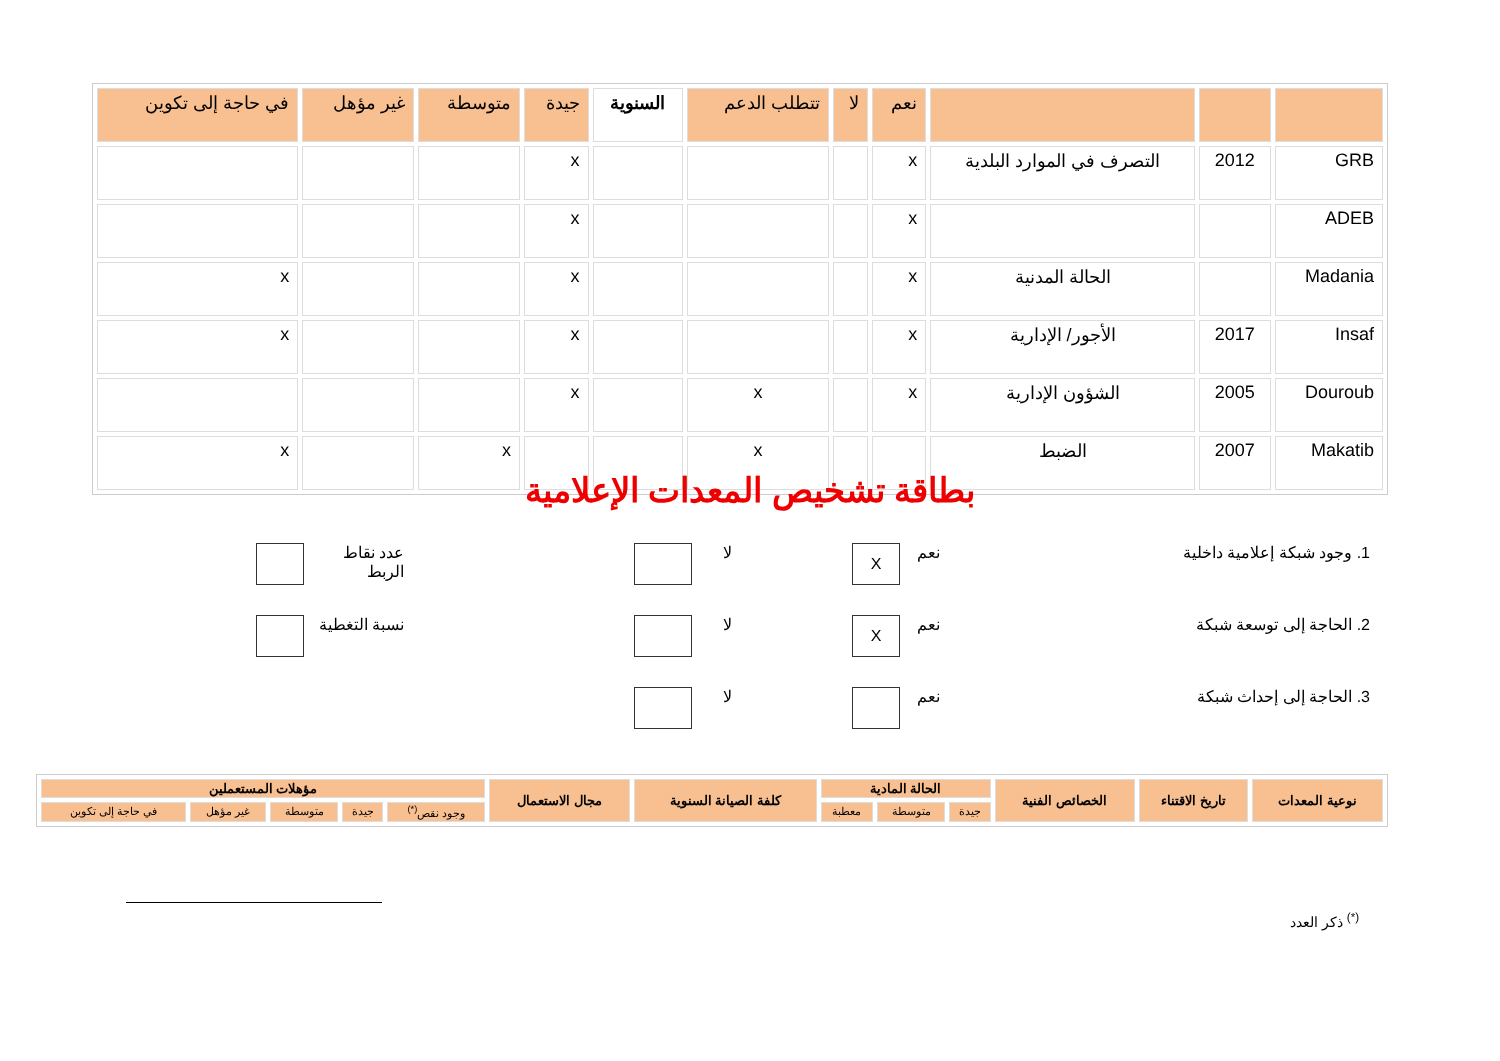| | | | نعم | لا | تتطلب الدعم | السنوية | جيدة | متوسطة | غير مؤهل | في حاجة إلى تكوين |
| GRB | 2012 | التصرف في الموارد البلدية | x | | | | x | | | |
| ADEB | | | x | | | | x | | | |
| Madania | | الحالة المدنية | x | | | | x | | | x |
| Insaf | 2017 | الأجور/ الإدارية | x | | | | x | | | x |
| Douroub | 2005 | الشؤون الإدارية | x | | x | | x | | | |
| Makatib | 2007 | الضبط | | | x | | | x | | x |
بطاقة تشخيص المعدات الإعلامية
1. وجود شبكة إعلامية داخلية نعم X لا عدد نقاط الربط
2. الحاجة إلى توسعة شبكة نعم X لا نسبة التغطية
3. الحاجة إلى إحداث شبكة نعم لا
| نوعية المعدات | تاريخ الاقتناء | الخصائص الفنية | الحالة المادية | | | كلفة الصيانة السنوية | مجال الاستعمال | مؤهلات المستعملين | | | | |
| --- | --- | --- | --- | --- | --- | --- | --- | --- | --- | --- | --- | --- |
| | | | جيدة | متوسطة | معطبة | | | وجود نقص<sup>(*)</sup> | جيدة | متوسطة | غير مؤهل | في حاجة إلى تكوين |
<sup>(*)</sup> ذكر العدد